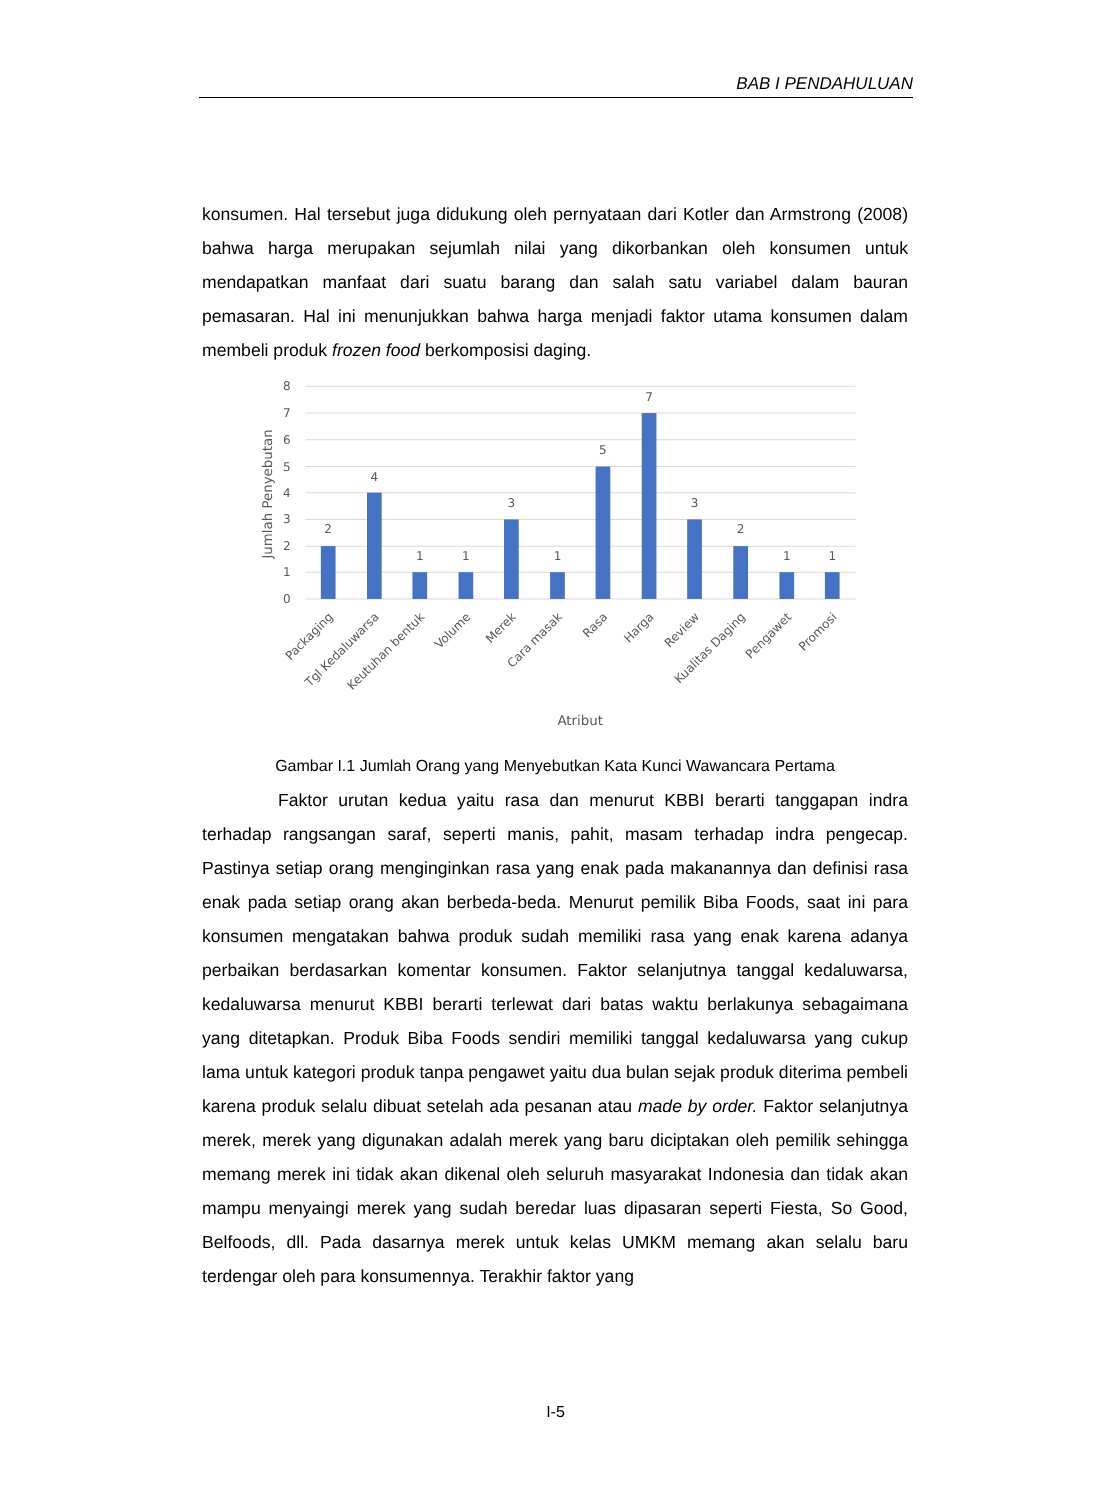BAB I PENDAHULUAN
konsumen. Hal tersebut juga didukung oleh pernyataan dari Kotler dan Armstrong (2008) bahwa harga merupakan sejumlah nilai yang dikorbankan oleh konsumen untuk mendapatkan manfaat dari suatu barang dan salah satu variabel dalam bauran pemasaran. Hal ini menunjukkan bahwa harga menjadi faktor utama konsumen dalam membeli produk frozen food berkomposisi daging.
8
7
6
5
4
3
2
1
0
Jumlah Penyebutan
2
4
1
1
3
1
5
7
3
2
1
1
Packaging
Tgl Kedaluwarsa
Keutuhan bentuk
Volume
Merek
Cara masak
Rasa
Harga
Review
Kualitas Daging
Pengawet
Promosi
Atribut
Gambar I.1 Jumlah Orang yang Menyebutkan Kata Kunci Wawancara Pertama
Faktor urutan kedua yaitu rasa dan menurut KBBI berarti tanggapan indra terhadap rangsangan saraf, seperti manis, pahit, masam terhadap indra pengecap. Pastinya setiap orang menginginkan rasa yang enak pada makanannya dan definisi rasa enak pada setiap orang akan berbeda-beda. Menurut pemilik Biba Foods, saat ini para konsumen mengatakan bahwa produk sudah memiliki rasa yang enak karena adanya perbaikan berdasarkan komentar konsumen. Faktor selanjutnya tanggal kedaluwarsa, kedaluwarsa menurut KBBI berarti terlewat dari batas waktu berlakunya sebagaimana yang ditetapkan. Produk Biba Foods sendiri memiliki tanggal kedaluwarsa yang cukup lama untuk kategori produk tanpa pengawet yaitu dua bulan sejak produk diterima pembeli karena produk selalu dibuat setelah ada pesanan atau made by order. Faktor selanjutnya merek, merek yang digunakan adalah merek yang baru diciptakan oleh pemilik sehingga memang merek ini tidak akan dikenal oleh seluruh masyarakat Indonesia dan tidak akan mampu menyaingi merek yang sudah beredar luas dipasaran seperti Fiesta, So Good, Belfoods, dll. Pada dasarnya merek untuk kelas UMKM memang akan selalu baru terdengar oleh para konsumennya. Terakhir faktor yang
I-5